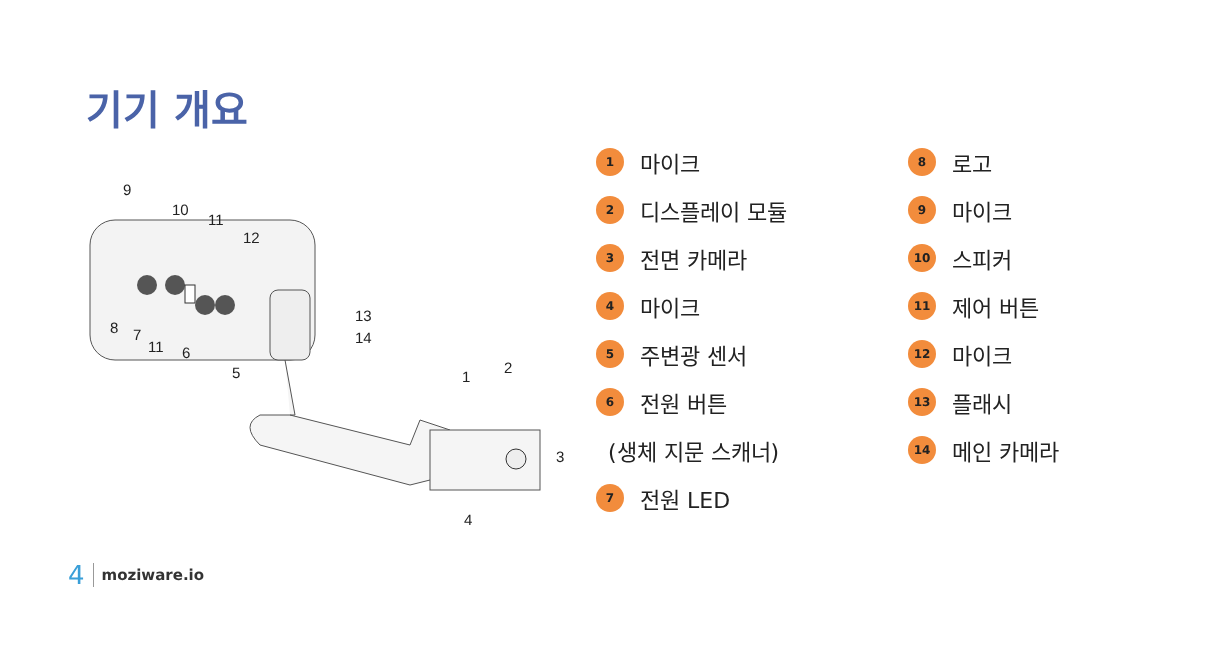기기 개요
9
10
11
12
8
7
11
6
5
13
14
1
2
3
4
1 마이크
2 디스플레이 모듈
3 전면 카메라
4 마이크
5 주변광 센서
6 전원 버튼
(생체 지문 스캐너)
7 전원 LED
8 로고
9 마이크
10 스피커
11 제어 버튼
12 마이크
13 플래시
14 메인 카메라
4 moziware.io